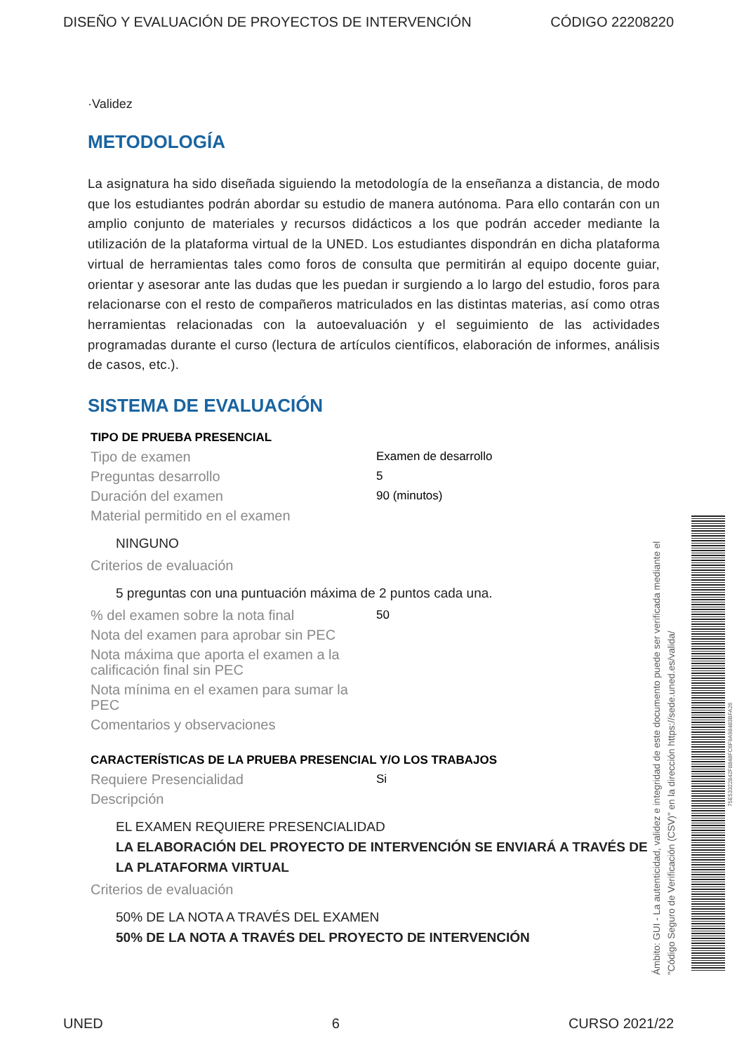DISEÑO Y EVALUACIÓN DE PROYECTOS DE INTERVENCIÓN CÓDIGO 22208220
·Validez
METODOLOGÍA
La asignatura ha sido diseñada siguiendo la metodología de la enseñanza a distancia, de modo que los estudiantes podrán abordar su estudio de manera autónoma. Para ello contarán con un amplio conjunto de materiales y recursos didácticos a los que podrán acceder mediante la utilización de la plataforma virtual de la UNED. Los estudiantes dispondrán en dicha plataforma virtual de herramientas tales como foros de consulta que permitirán al equipo docente guiar, orientar y asesorar ante las dudas que les puedan ir surgiendo a lo largo del estudio, foros para relacionarse con el resto de compañeros matriculados en las distintas materias, así como otras herramientas relacionadas con la autoevaluación y el seguimiento de las actividades programadas durante el curso (lectura de artículos científicos, elaboración de informes, análisis de casos, etc.).
SISTEMA DE EVALUACIÓN
TIPO DE PRUEBA PRESENCIAL
Tipo de examen Examen de desarrollo
Preguntas desarrollo 5
Duración del examen 90 (minutos)
Material permitido en el examen
NINGUNO
Criterios de evaluación
5 preguntas con una puntuación máxima de 2 puntos cada una.
% del examen sobre la nota final 50
Nota del examen para aprobar sin PEC
Nota máxima que aporta el examen a la calificación final sin PEC
Nota mínima en el examen para sumar la PEC
Comentarios y observaciones
CARACTERÍSTICAS DE LA PRUEBA PRESENCIAL Y/O LOS TRABAJOS
Requiere Presencialidad Si
Descripción
EL EXAMEN REQUIERE PRESENCIALIDAD
LA ELABORACIÓN DEL PROYECTO DE INTERVENCIÓN SE ENVIARÁ A TRAVÉS DE LA PLATAFORMA VIRTUAL
Criterios de evaluación
50% DE LA NOTA A TRAVÉS DEL EXAMEN
50% DE LA NOTA A TRAVÉS DEL PROYECTO DE INTERVENCIÓN
Ámbito: GUI - La autenticidad, validez e integridad de este documento puede ser verificada mediante el
"Código Seguro de Verificación (CSV)" en la dirección https://sede.uned.es/valida/
75E53322842F8848FC6F9A98483BFA26
UNED 6 CURSO 2021/22